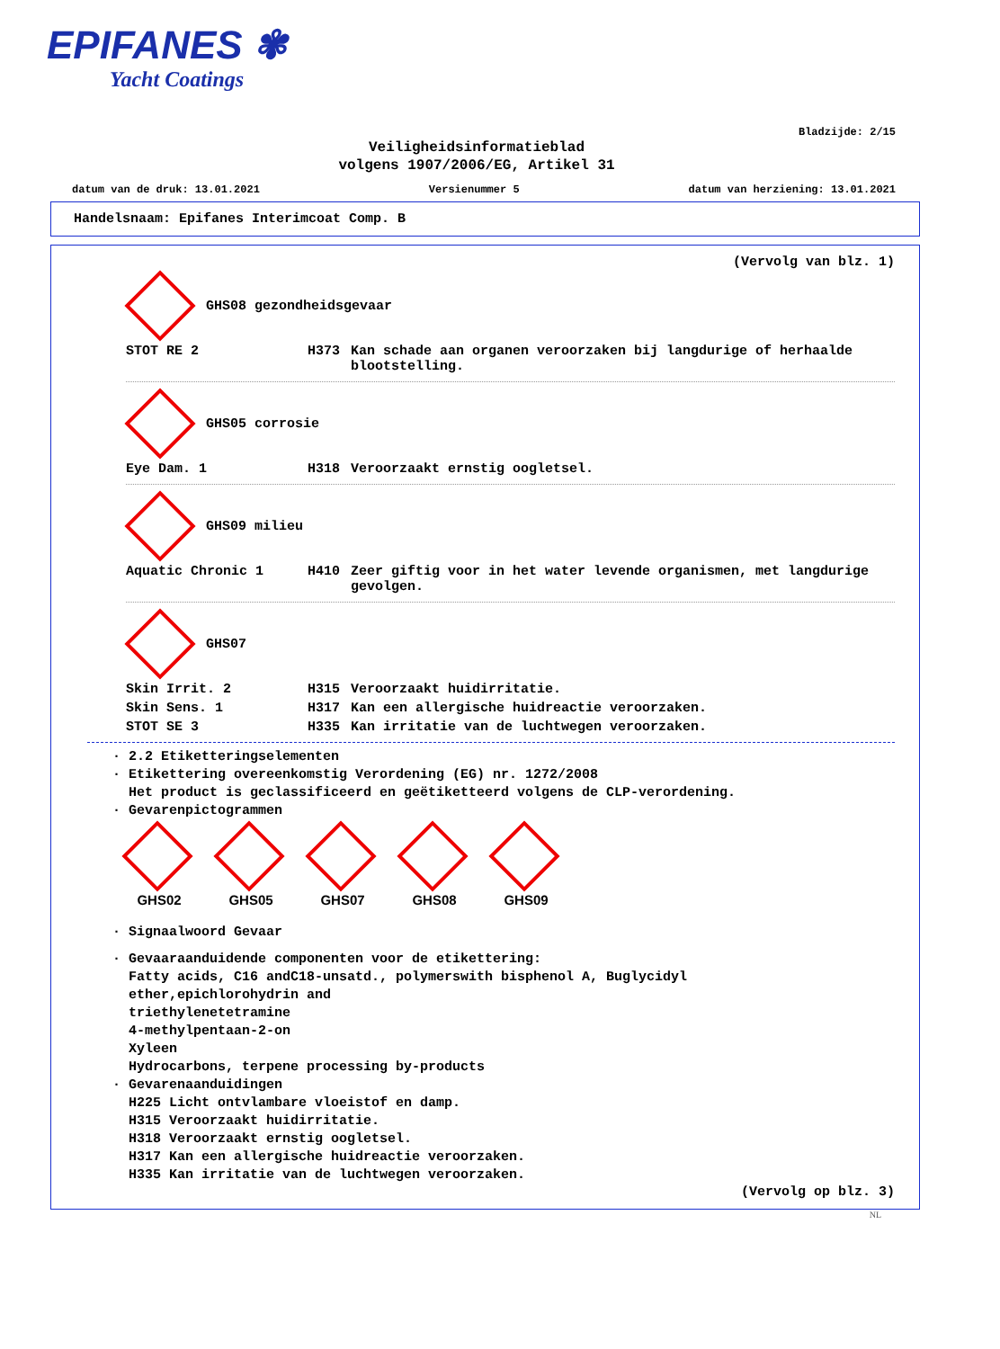EPIFANES ✾
Yacht Coatings
Bladzijde: 2/15
Veiligheidsinformatieblad
volgens 1907/2006/EG, Artikel 31
datum van de druk: 13.01.2021 Versienummer 5 datum van herziening: 13.01.2021
Handelsnaam: Epifanes Interimcoat Comp. B
(Vervolg van blz. 1)
GHS08 gezondheidsgevaar
| STOT RE 2 | H373 | Kan schade aan organen veroorzaken bij langdurige of herhaalde blootstelling. |
GHS05 corrosie
| Eye Dam. 1 | H318 | Veroorzaakt ernstig oogletsel. |
GHS09 milieu
| Aquatic Chronic 1 | H410 | Zeer giftig voor in het water levende organismen, met langdurige gevolgen. |
GHS07
| Skin Irrit. 2 | H315 | Veroorzaakt huidirritatie. |
| Skin Sens. 1 | H317 | Kan een allergische huidreactie veroorzaken. |
| STOT SE 3 | H335 | Kan irritatie van de luchtwegen veroorzaken. |
· 2.2 Etiketteringselementen
· Etikettering overeenkomstig Verordening (EG) nr. 1272/2008
Het product is geclassificeerd en geëtiketteerd volgens de CLP-verordening.
· Gevarenpictogrammen
GHS02
GHS05
GHS07
GHS08
GHS09
· Signaalwoord Gevaar
· Gevaaraanduidende componenten voor de etikettering:
Fatty acids, C16 andC18-unsatd., polymerswith bisphenol A, Buglycidyl
ether,epichlorohydrin and
triethylenetetramine
4-methylpentaan-2-on
Xyleen
Hydrocarbons, terpene processing by-products
· Gevarenaanduidingen
H225 Licht ontvlambare vloeistof en damp.
H315 Veroorzaakt huidirritatie.
H318 Veroorzaakt ernstig oogletsel.
H317 Kan een allergische huidreactie veroorzaken.
H335 Kan irritatie van de luchtwegen veroorzaken.
(Vervolg op blz. 3)
NL